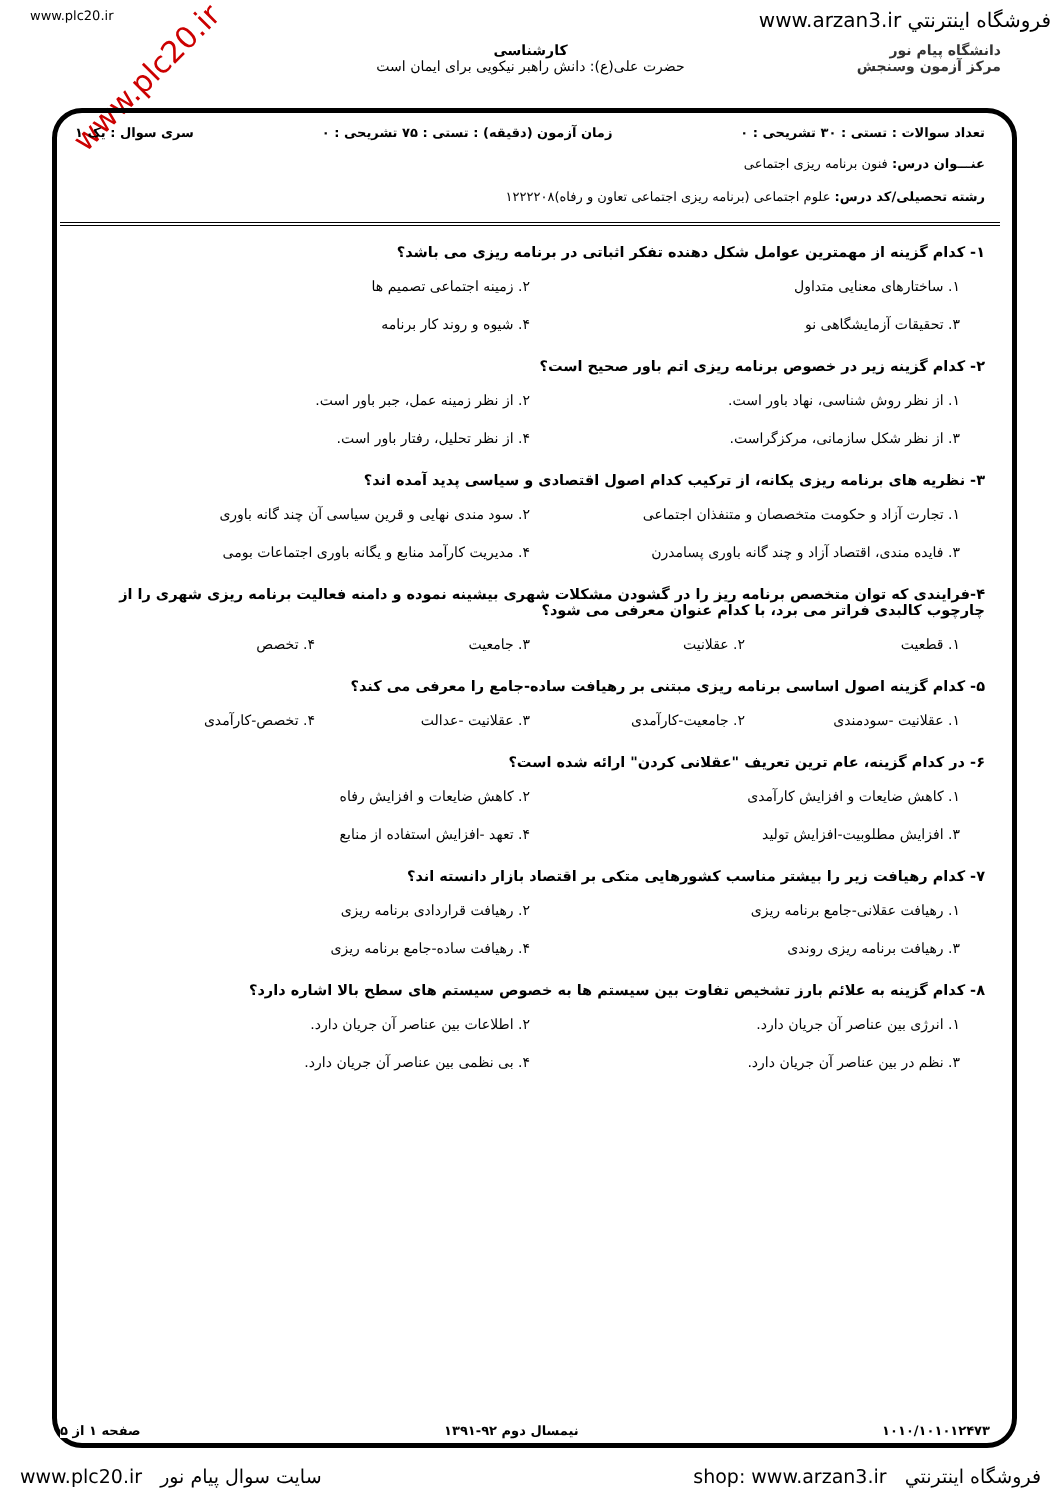www.plc20.ir فروشگاه اينترنتي www.arzan3.ir
دانشگاه پیام نور
مرکز آزمون وسنجش
کارشناسی
حضرت علی(ع): دانش راهبر نیکویی برای ایمان است
www.plc20.ir
تعداد سوالات : تستی : ۳۰ تشریحی : ۰ زمان آزمون (دقیقه) : تستی : ۷۵ تشریحی : ۰ سری سوال : یک ۱
عنـــوان درس: فنون برنامه ریزی اجتماعی
رشته تحصیلی/کد درس: علوم اجتماعی (برنامه ریزی اجتماعی تعاون و رفاه)۱۲۲۲۲۰۸
۱- کدام گزینه از مهمترین عوامل شکل دهنده تفکر اثباتی در برنامه ریزی می باشد؟
۱. ساختارهای معنایی متداول ۲. زمینه اجتماعی تصمیم ها ۳. تحقیقات آزمایشگاهی نو ۴. شیوه و روند کار برنامه
۲- کدام گزینه زیر در خصوص برنامه ریزی اتم باور صحیح است؟
۱. از نظر روش شناسی، نهاد باور است. ۲. از نظر زمینه عمل، جبر باور است. ۳. از نظر شکل سازمانی، مرکزگراست. ۴. از نظر تحلیل، رفتار باور است.
۳- نظریه های برنامه ریزی یکانه، از ترکیب کدام اصول اقتصادی و سیاسی پدید آمده اند؟
۱. تجارت آزاد و حکومت متخصصان و متنفذان اجتماعی ۲. سود مندی نهایی و قرین سیاسی آن چند گانه باوری ۳. فایده مندی، اقتصاد آزاد و چند گانه باوری پسامدرن ۴. مدیریت کارآمد منابع و یگانه باوری اجتماعات بومی
۴-فرایندی که توان متخصص برنامه ریز را در گشودن مشکلات شهری بیشینه نموده و دامنه فعالیت برنامه ریزی شهری را از چارچوب کالبدی فراتر می برد، با کدام عنوان معرفی می شود؟
۱. قطعیت ۲. عقلانیت ۳. جامعیت ۴. تخصص
۵- کدام گزینه اصول اساسی برنامه ریزی مبتنی بر رهیافت ساده-جامع را معرفی می کند؟
۱. عقلانیت -سودمندی ۲. جامعیت-کارآمدی ۳. عقلانیت -عدالت ۴. تخصص-کارآمدی
۶- در کدام گزینه، عام ترین تعریف "عقلانی کردن" ارائه شده است؟
۱. کاهش ضایعات و افزایش کارآمدی ۲. کاهش ضایعات و افزایش رفاه ۳. افزایش مطلوبیت-افزایش تولید ۴. تعهد -افزایش استفاده از منابع
۷- کدام رهیافت زیر را بیشتر مناسب کشورهایی متکی بر اقتصاد بازار دانسته اند؟
۱. رهیافت عقلانی-جامع برنامه ریزی ۲. رهیافت قراردادی برنامه ریزی ۳. رهیافت برنامه ریزی روندی ۴. رهیافت ساده-جامع برنامه ریزی
۸- کدام گزینه به علائم بارز تشخیص تفاوت بین سیستم ها به خصوص سیستم های سطح بالا اشاره دارد؟
۱. انرژی بین عناصر آن جریان دارد. ۲. اطلاعات بین عناصر آن جریان دارد. ۳. نظم در بین عناصر آن جریان دارد. ۴. بی نظمی بین عناصر آن جریان دارد.
۱۰۱۰/۱۰۱۰۱۲۴۷۳ نیمسال دوم ۹۲-۱۳۹۱ صفحه ۱ از ۵
www.plc20.ir سایت سوال پیام نور shop: www.arzan3.ir فروشگاه اينترنتي